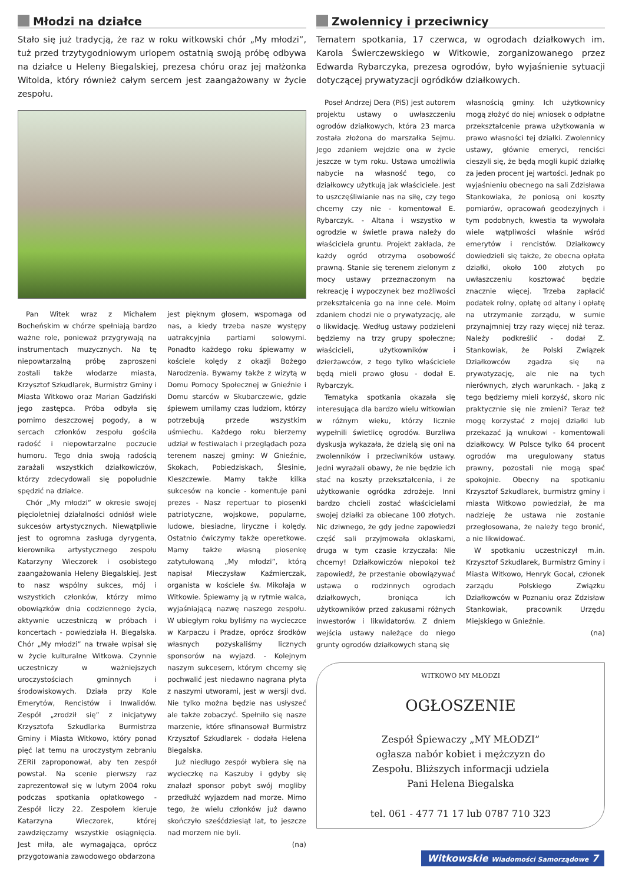Młodzi na działce
Stało się już tradycją, że raz w roku witkowski chór „My młodzi”, tuż przed trzytygodniowym urlopem ostatnią swoją próbę odbywa na działce u Heleny Biegalskiej, prezesa chóru oraz jej małżonka Witolda, który również całym sercem jest zaangażowany w życie zespołu.
Pan Witek wraz z Michałem Bocheńskim w chórze spełniają bardzo ważne role, ponieważ przygrywają na instrumentach muzycznych. Na tę niepowtarzalną próbę zaproszeni zostali także włodarze miasta, Krzysztof Szkudlarek, Burmistrz Gminy i Miasta Witkowo oraz Marian Gadziński jego zastępca. Próba odbyła się pomimo deszczowej pogody, a w sercach członków zespołu gościła radość i niepowtarzalne poczucie humoru. Tego dnia swoją radością zarażali wszystkich działkowiczów, którzy zdecydowali się popołudnie spędzić na działce.
Chór „My młodzi” w okresie swojej pięcioletniej działalności odniósł wiele sukcesów artystycznych. Niewątpliwie jest to ogromna zasługa dyrygenta, kierownika artystycznego zespołu Katarzyny Wieczorek i osobistego zaangażowania Heleny Biegalskiej. Jest to nasz wspólny sukces, mój i wszystkich członków, którzy mimo obowiązków dnia codziennego życia, aktywnie uczestniczą w próbach i koncertach - powiedziała H. Biegalska. Chór „My młodzi” na trwałe wpisał się w życie kulturalne Witkowa. Czynnie uczestniczy w ważniejszych uroczystościach gminnych i środowiskowych. Działa przy Kole Emerytów, Rencistów i Inwalidów. Zespół „zrodził się” z inicjatywy Krzysztofa Szkudlarka Burmistrza Gminy i Miasta Witkowo, który ponad pięć lat temu na uroczystym zebraniu ZERiI zaproponował, aby ten zespół powstał. Na scenie pierwszy raz zaprezentował się w lutym 2004 roku podczas spotkania opłatkowego - Zespół liczy 22. Zespołem kieruje Katarzyna Wieczorek, której zawdzięczamy wszystkie osiągnięcia. Jest miła, ale wymagająca, oprócz przygotowania zawodowego obdarzona
jest pięknym głosem, wspomaga od nas, a kiedy trzeba nasze występy uatrakcyjnia partiami solowymi. Ponadto każdego roku śpiewamy w kościele kolędy z okazji Bożego Narodzenia. Bywamy także z wizytą w Domu Pomocy Społecznej w Gnieźnie i Domu starców w Skubarczewie, gdzie śpiewem umilamy czas ludziom, którzy potrzebują przede wszystkim uśmiechu. Każdego roku bierzemy udział w festiwalach i przeglądach poza terenem naszej gminy: W Gnieźnie, Skokach, Pobiedziskach, Ślesinie, Kleszczewie. Mamy także kilka sukcesów na koncie - komentuje pani prezes - Nasz repertuar to piosenki patriotyczne, wojskowe, popularne, ludowe, biesiadne, liryczne i kolędy. Ostatnio ćwiczymy także operetkowe. Mamy także własną piosenkę zatytułowaną „My młodzi”, którą napisał Mieczysław Kaźmierczak, organista w kościele św. Mikołaja w Witkowie. Śpiewamy ją w rytmie walca, wyjaśniającą nazwę naszego zespołu. W ubiegłym roku byliśmy na wycieczce w Karpaczu i Pradze, oprócz środków własnych pozyskaliśmy licznych sponsorów na wyjazd. - Kolejnym naszym sukcesem, którym chcemy się pochwalić jest niedawno nagrana płyta z naszymi utworami, jest w wersji dvd. Nie tylko można będzie nas usłyszeć ale także zobaczyć. Spełniło się nasze marzenie, które sfinansował Burmistrz Krzysztof Szkudlarek - dodała Helena Biegalska.
Już niedługo zespół wybiera się na wycieczkę na Kaszuby i gdyby się znalazł sponsor pobyt swój mogliby przedłużć wyjazdem nad morze. Mimo tego, że wielu członków już dawno skończyło sześćdziesiąt lat, to jeszcze nad morzem nie byli.
(na)
Zwolennicy i przeciwnicy
Tematem spotkania, 17 czerwca, w ogrodach działkowych im. Karola Świerczewskiego w Witkowie, zorganizowanego przez Edwarda Rybarczyka, prezesa ogrodów, było wyjaśnienie sytuacji dotyczącej prywatyzacji ogródków działkowych.
Poseł Andrzej Dera (PiS) jest autorem projektu ustawy o uwłaszczeniu ogrodów działkowych, która 23 marca została złożona do marszałka Sejmu. Jego zdaniem wejdzie ona w życie jeszcze w tym roku. Ustawa umożliwia nabycie na własność tego, co działkowcy użytkują jak właściciele. Jest to uszczęśliwianie nas na siłę, czy tego chcemy czy nie - komentował E. Rybarczyk. - Altana i wszystko w ogrodzie w świetle prawa należy do właściciela gruntu. Projekt zakłada, że każdy ogród otrzyma osobowość prawną. Stanie się terenem zielonym z mocy ustawy przeznaczonym na rekreację i wypoczynek bez możliwości przekształcenia go na inne cele. Moim zdaniem chodzi nie o prywatyzację, ale o likwidację. Według ustawy podzieleni będziemy na trzy grupy społeczne; właścicieli, użytkowników i dzierżawców, z tego tylko właściciele będą mieli prawo głosu - dodał E. Rybarczyk.
Tematyka spotkania okazała się interesująca dla bardzo wielu witkowian w różnym wieku, którzy licznie wypełnili świetlicę ogrodów. Burzliwa dyskusja wykazała, że dzielą się oni na zwolenników i przeciwników ustawy. Jedni wyrażali obawy, że nie będzie ich stać na koszty przekształcenia, i że użytkowanie ogródka zdrożeje. Inni bardzo chcieli zostać właścicielami swojej działki za obiecane 100 złotych. Nic dziwnego, że gdy jedne zapowiedzi część sali przyjmowała oklaskami, druga w tym czasie krzyczała: Nie chcemy! Działkowiczów niepokoi też zapowiedź, że przestanie obowiązywać ustawa o rodzinnych ogrodach działkowych, broniąca ich użytkowników przed zakusami różnych inwestorów i likwidatorów. Z dniem wejścia ustawy należące do niego grunty ogrodów działkowych staną się
własnością gminy. Ich użytkownicy mogą złożyć do niej wniosek o odpłatne przekształcenie prawa użytkowania w prawo własności tej działki. Zwolennicy ustawy, głównie emeryci, renciści cieszyli się, że będą mogli kupić działkę za jeden procent jej wartości. Jednak po wyjaśnieniu obecnego na sali Zdzisława Stankowiaka, że poniosą oni koszty pomiarów, opracowań geodezyjnych i tym podobnych, kwestia ta wywołała wiele wątpliwości właśnie wśród emerytów i rencistów. Działkowcy dowiedzieli się także, że obecna opłata działki, około 100 złotych po uwłaszczeniu kosztować będzie znacznie więcej. Trzeba zapłacić podatek rolny, opłatę od altany i opłatę na utrzymanie zarządu, w sumie przynajmniej trzy razy więcej niż teraz. Należy podkreślić - dodał Z. Stankowiak, że Polski Związek Działkowców zgadza się na prywatyzację, ale nie na tych nierównych, złych warunkach. - Jaką z tego będziemy mieli korzyść, skoro nic praktycznie się nie zmieni? Teraz też mogę korzystać z mojej działki lub przekazać ją wnukowi - komentowali działkowcy. W Polsce tylko 64 procent ogrodów ma uregulowany status prawny, pozostali nie mogą spać spokojnie. Obecny na spotkaniu Krzysztof Szkudlarek, burmistrz gminy i miasta Witkowo powiedział, że ma nadzieję że ustawa nie zostanie przegłosowana, że należy tego bronić, a nie likwidować.
W spotkaniu uczestniczył m.in. Krzysztof Szkudlarek, Burmistrz Gminy i Miasta Witkowo, Henryk Gocał, członek zarządu Polskiego Związku Działkowców w Poznaniu oraz Zdzisław Stankowiak, pracownik Urzędu Miejskiego w Gnieźnie.
(na)
WITKOWO MY MŁODZI
OGŁOSZENIE
Zespół Śpiewaczy „MY MŁODZI”
ogłasza nabór kobiet i mężczyzn do
Zespołu. Bliższych informacji udziela
Pani Helena Biegalska
tel. 061 - 477 71 17 lub 0787 710 323
Witkowskie Wiadomości Samorządowe 7